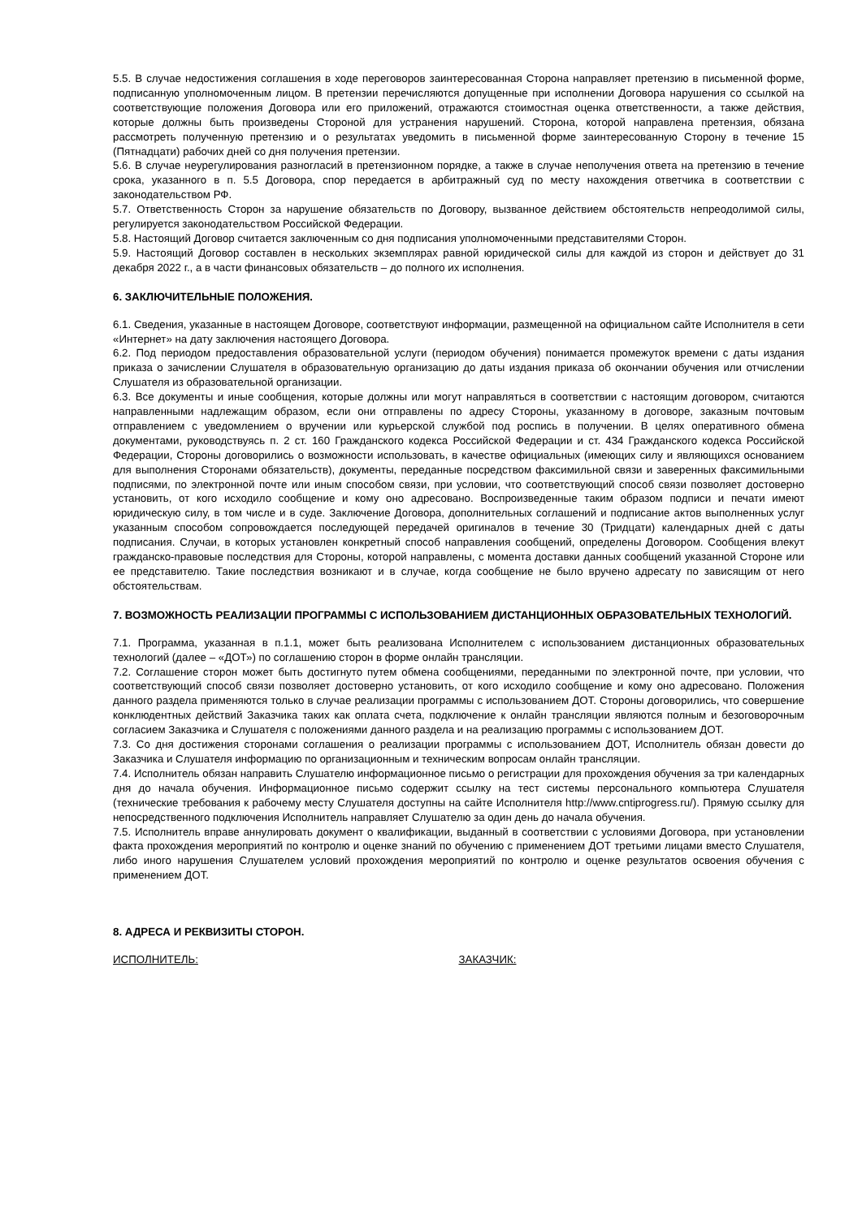5.5. В случае недостижения соглашения в ходе переговоров заинтересованная Сторона направляет претензию в письменной форме, подписанную уполномоченным лицом. В претензии перечисляются допущенные при исполнении Договора нарушения со ссылкой на соответствующие положения Договора или его приложений, отражаются стоимостная оценка ответственности, а также действия, которые должны быть произведены Стороной для устранения нарушений. Сторона, которой направлена претензия, обязана рассмотреть полученную претензию и о результатах уведомить в письменной форме заинтересованную Сторону в течение 15 (Пятнадцати) рабочих дней со дня получения претензии.
5.6. В случае неурегулирования разногласий в претензионном порядке, а также в случае неполучения ответа на претензию в течение срока, указанного в п. 5.5 Договора, спор передается в арбитражный суд по месту нахождения ответчика в соответствии с законодательством РФ.
5.7. Ответственность Сторон за нарушение обязательств по Договору, вызванное действием обстоятельств непреодолимой силы, регулируется законодательством Российской Федерации.
5.8. Настоящий Договор считается заключенным со дня подписания уполномоченными представителями Сторон.
5.9. Настоящий Договор составлен в нескольких экземплярах равной юридической силы для каждой из сторон и действует до 31 декабря 2022 г., а в части финансовых обязательств – до полного их исполнения.
6. ЗАКЛЮЧИТЕЛЬНЫЕ ПОЛОЖЕНИЯ.
6.1. Сведения, указанные в настоящем Договоре, соответствуют информации, размещенной на официальном сайте Исполнителя в сети «Интернет» на дату заключения настоящего Договора.
6.2. Под периодом предоставления образовательной услуги (периодом обучения) понимается промежуток времени с даты издания приказа о зачислении Слушателя в образовательную организацию до даты издания приказа об окончании обучения или отчислении Слушателя из образовательной организации.
6.3. Все документы и иные сообщения, которые должны или могут направляться в соответствии с настоящим договором, считаются направленными надлежащим образом, если они отправлены по адресу Стороны, указанному в договоре, заказным почтовым отправлением с уведомлением о вручении или курьерской службой под роспись в получении. В целях оперативного обмена документами, руководствуясь п. 2 ст. 160 Гражданского кодекса Российской Федерации и ст. 434 Гражданского кодекса Российской Федерации, Стороны договорились о возможности использовать, в качестве официальных (имеющих силу и являющихся основанием для выполнения Сторонами обязательств), документы, переданные посредством факсимильной связи и заверенных факсимильными подписями, по электронной почте или иным способом связи, при условии, что соответствующий способ связи позволяет достоверно установить, от кого исходило сообщение и кому оно адресовано. Воспроизведенные таким образом подписи и печати имеют юридическую силу, в том числе и в суде. Заключение Договора, дополнительных соглашений и подписание актов выполненных услуг указанным способом сопровождается последующей передачей оригиналов в течение 30 (Тридцати) календарных дней с даты подписания. Случаи, в которых установлен конкретный способ направления сообщений, определены Договором. Сообщения влекут гражданско-правовые последствия для Стороны, которой направлены, с момента доставки данных сообщений указанной Стороне или ее представителю. Такие последствия возникают и в случае, когда сообщение не было вручено адресату по зависящим от него обстоятельствам.
7. ВОЗМОЖНОСТЬ РЕАЛИЗАЦИИ ПРОГРАММЫ С ИСПОЛЬЗОВАНИЕМ ДИСТАНЦИОННЫХ ОБРАЗОВАТЕЛЬНЫХ ТЕХНОЛОГИЙ.
7.1. Программа, указанная в п.1.1, может быть реализована Исполнителем с использованием дистанционных образовательных технологий (далее – «ДОТ») по соглашению сторон в форме онлайн трансляции.
7.2. Соглашение сторон может быть достигнуто путем обмена сообщениями, переданными по электронной почте, при условии, что соответствующий способ связи позволяет достоверно установить, от кого исходило сообщение и кому оно адресовано. Положения данного раздела применяются только в случае реализации программы с использованием ДОТ. Стороны договорились, что совершение конклюдентных действий Заказчика таких как оплата счета, подключение к онлайн трансляции являются полным и безоговорочным согласием Заказчика и Слушателя с положениями данного раздела и на реализацию программы с использованием ДОТ.
7.3. Со дня достижения сторонами соглашения о реализации программы с использованием ДОТ, Исполнитель обязан довести до Заказчика и Слушателя информацию по организационным и техническим вопросам онлайн трансляции.
7.4. Исполнитель обязан направить Слушателю информационное письмо о регистрации для прохождения обучения за три календарных дня до начала обучения. Информационное письмо содержит ссылку на тест системы персонального компьютера Слушателя (технические требования к рабочему месту Слушателя доступны на сайте Исполнителя http://www.cntiprogress.ru/). Прямую ссылку для непосредственного подключения Исполнитель направляет Слушателю за один день до начала обучения.
7.5. Исполнитель вправе аннулировать документ о квалификации, выданный в соответствии с условиями Договора, при установлении факта прохождения мероприятий по контролю и оценке знаний по обучению с применением ДОТ третьими лицами вместо Слушателя, либо иного нарушения Слушателем условий прохождения мероприятий по контролю и оценке результатов освоения обучения с применением ДОТ.
8. АДРЕСА И РЕКВИЗИТЫ СТОРОН.
ИСПОЛНИТЕЛЬ: ЗАКАЗЧИК: